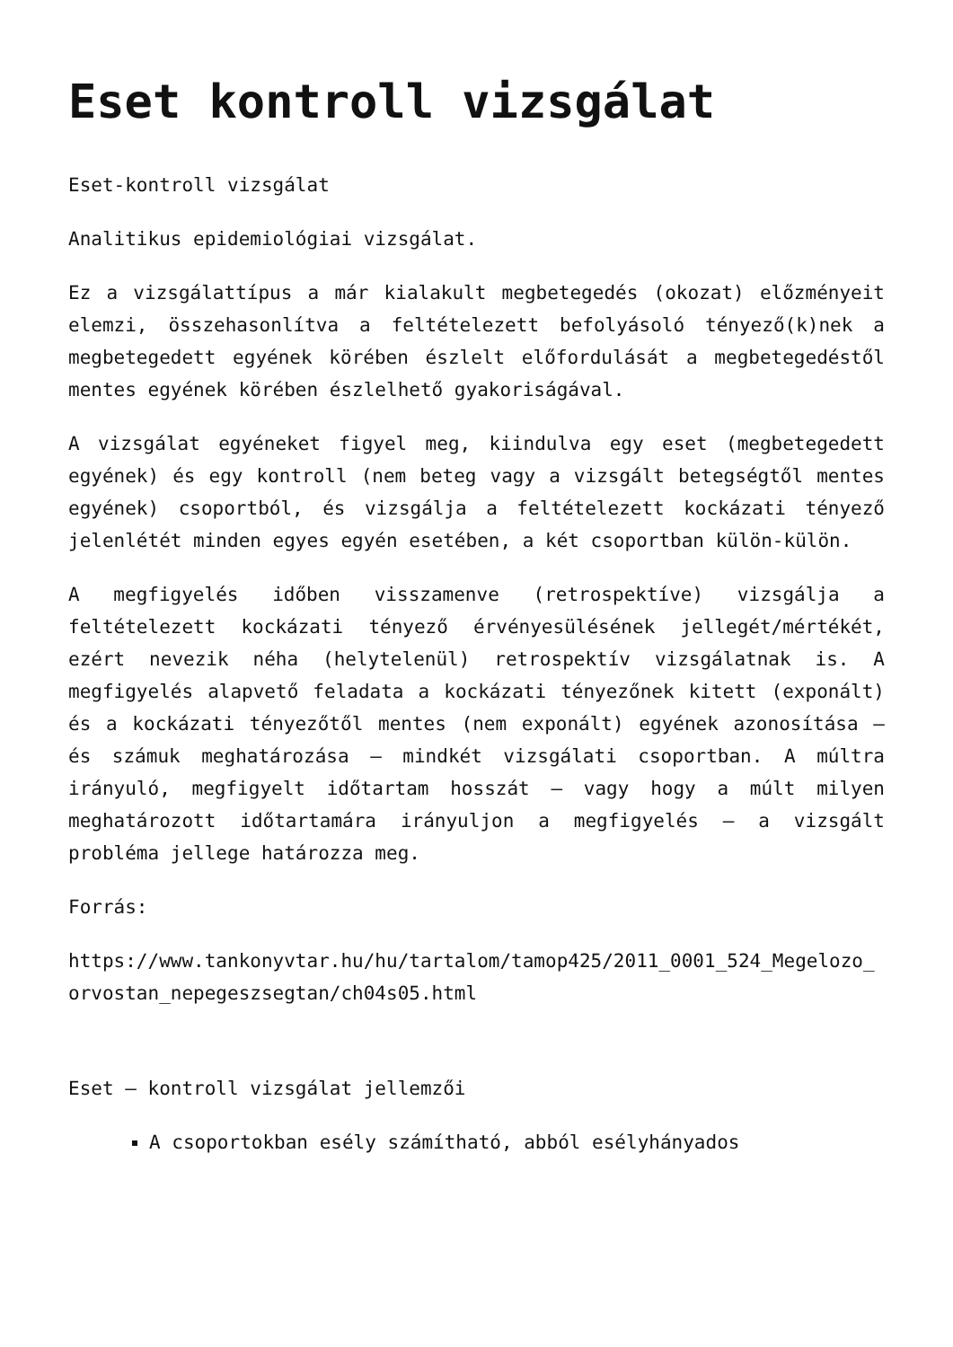Eset kontroll vizsgálat
Eset-kontroll vizsgálat
Analitikus epidemiológiai vizsgálat.
Ez a vizsgálattípus a már kialakult megbetegedés (okozat) előzményeit elemzi, összehasonlítva a feltételezett befolyásoló tényező(k)nek a megbetegedett egyének körében észlelt előfordulását a megbetegedéstől mentes egyének körében észlelhető gyakoriságával.
A vizsgálat egyéneket figyel meg, kiindulva egy eset (megbetegedett egyének) és egy kontroll (nem beteg vagy a vizsgált betegségtől mentes egyének) csoportból, és vizsgálja a feltételezett kockázati tényező jelenlétét minden egyes egyén esetében, a két csoportban külön-külön.
A megfigyelés időben visszamenve (retrospektíve) vizsgálja a feltételezett kockázati tényező érvényesülésének jellegét/mértékét, ezért nevezik néha (helytelenül) retrospektív vizsgálatnak is. A megfigyelés alapvető feladata a kockázati tényezőnek kitett (exponált) és a kockázati tényezőtől mentes (nem exponált) egyének azonosítása – és számuk meghatározása – mindkét vizsgálati csoportban. A múltra irányuló, megfigyelt időtartam hosszát – vagy hogy a múlt milyen meghatározott időtartamára irányuljon a megfigyelés – a vizsgált probléma jellege határozza meg.
Forrás:
https://www.tankonyvtar.hu/hu/tartalom/tamop425/2011_0001_524_Megelozo_orvostan_nepegeszsegtan/ch04s05.html
Eset – kontroll vizsgálat jellemzői
A csoportokban esély számítható, abból esélyhányados